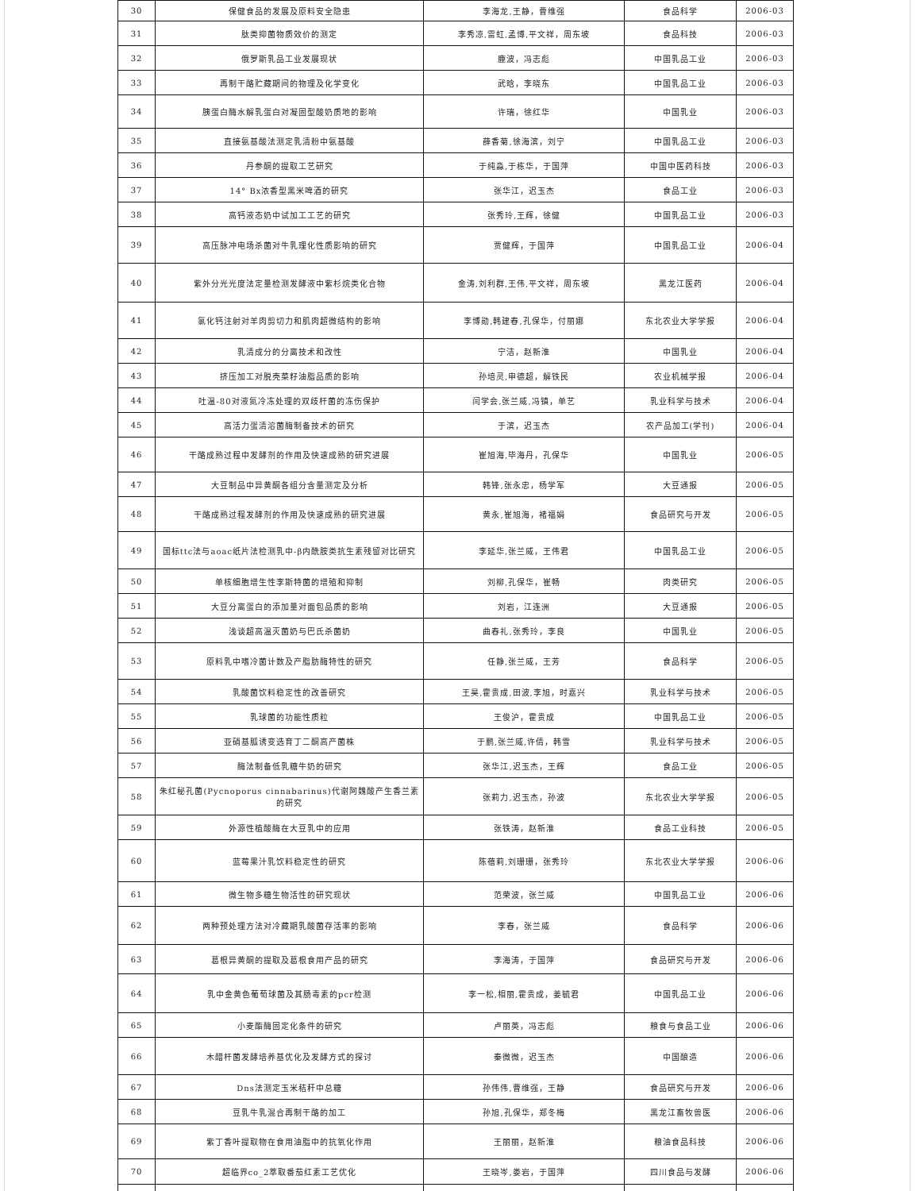| 30 | 保健食品的发展及原料安全隐患 | 李海龙,王静，曹维强 | 食品科学 | 2006-03 |
| 31 | 肽类抑菌物质效价的测定 | 李秀凉,雷虹,孟博,平文祥，周东坡 | 食品科技 | 2006-03 |
| 32 | 俄罗斯乳品工业发展现状 | 鹿波，冯志彪 | 中国乳品工业 | 2006-03 |
| 33 | 再制干酪贮藏期间的物理及化学变化 | 武晗，李晓东 | 中国乳品工业 | 2006-03 |
| 34 | 胰蛋白酶水解乳蛋白对凝固型酸奶质地的影响 | 许瑞，徐红华 | 中国乳业 | 2006-03 |
| 35 | 直接氨基酸法测定乳清粉中氨基酸 | 薛香菊,徐海滨，刘宁 | 中国乳品工业 | 2006-03 |
| 36 | 丹参酮的提取工艺研究 | 于纯淼,于栋华，于国萍 | 中国中医药科技 | 2006-03 |
| 37 | 14° Bx浓香型黑米啤酒的研究 | 张华江，迟玉杰 | 食品工业 | 2006-03 |
| 38 | 高钙液态奶中试加工工艺的研究 | 张秀玲,王辉，徐健 | 中国乳品工业 | 2006-03 |
| 39 | 高压脉冲电场杀菌对牛乳理化性质影响的研究 | 贾健辉，于国萍 | 中国乳品工业 | 2006-04 |
| 40 | 紫外分光光度法定量检测发酵液中紫杉烷类化合物 | 金涛,刘利群,王伟,平文祥，周东坡 | 黑龙江医药 | 2006-04 |
| 41 | 氯化钙注射对羊肉剪切力和肌肉超微结构的影响 | 李博勋,韩建春,孔保华，付丽娜 | 东北农业大学学报 | 2006-04 |
| 42 | 乳清成分的分离技术和改性 | 宁洁，赵新淮 | 中国乳业 | 2006-04 |
| 43 | 挤压加工对脱壳菜籽油脂品质的影响 | 孙培灵,申德超，解铁民 | 农业机械学报 | 2006-04 |
| 44 | 吐温-80对液氮冷冻处理的双歧杆菌的冻伤保护 | 闫学会,张兰威,冯镇，单艺 | 乳业科学与技术 | 2006-04 |
| 45 | 高活力蛋清溶菌酶制备技术的研究 | 于滨，迟玉杰 | 农产品加工(学刊) | 2006-04 |
| 46 | 干酪成熟过程中发酵剂的作用及快速成熟的研究进展 | 崔旭海,毕海丹，孔保华 | 中国乳业 | 2006-05 |
| 47 | 大豆制品中异黄酮各组分含量测定及分析 | 韩锋,张永忠，杨学军 | 大豆通报 | 2006-05 |
| 48 | 干酪成熟过程发酵剂的作用及快速成熟的研究进展 | 黄永,崔旭海，褚福娟 | 食品研究与开发 | 2006-05 |
| 49 | 国标ttc法与aoac纸片法检测乳中-β内酰胺类抗生素残留对比研究 | 李延华,张兰威，王伟君 | 中国乳品工业 | 2006-05 |
| 50 | 单核细胞增生性李斯特菌的增殖和抑制 | 刘柳,孔保华，崔畅 | 肉类研究 | 2006-05 |
| 51 | 大豆分离蛋白的添加量对面包品质的影响 | 刘岩，江连洲 | 大豆通报 | 2006-05 |
| 52 | 浅谈超高温灭菌奶与巴氏杀菌奶 | 曲春礼,张秀玲，李良 | 中国乳业 | 2006-05 |
| 53 | 原料乳中嗜冷菌计数及产脂肪酶特性的研究 | 任静,张兰威，王芳 | 食品科学 | 2006-05 |
| 54 | 乳酸菌饮料稳定性的改善研究 | 王昊,霍贵成,田波,李旭，时嘉兴 | 乳业科学与技术 | 2006-05 |
| 55 | 乳球菌的功能性质粒 | 王俊沪，霍贵成 | 中国乳品工业 | 2006-05 |
| 56 | 亚硝基胍诱变选育丁二酮高产菌株 | 于鹏,张兰威,许倩，韩雪 | 乳业科学与技术 | 2006-05 |
| 57 | 酶法制备低乳糖牛奶的研究 | 张华江,迟玉杰，王辉 | 食品工业 | 2006-05 |
| 58 | 朱红秘孔菌(Pycnoporus cinnabarinus)代谢阿魏酸产生香兰素的研究 | 张莉力,迟玉杰，孙波 | 东北农业大学学报 | 2006-05 |
| 59 | 外源性植酸酶在大豆乳中的应用 | 张铁涛，赵新淮 | 食品工业科技 | 2006-05 |
| 60 | 蓝莓果汁乳饮料稳定性的研究 | 陈蓓莉,刘珊珊，张秀玲 | 东北农业大学学报 | 2006-06 |
| 61 | 微生物多糖生物活性的研究现状 | 范荣波，张兰威 | 中国乳品工业 | 2006-06 |
| 62 | 两种预处理方法对冷藏期乳酸菌存活率的影响 | 李春，张兰威 | 食品科学 | 2006-06 |
| 63 | 葛根异黄酮的提取及葛根食用产品的研究 | 李海涛，于国萍 | 食品研究与开发 | 2006-06 |
| 64 | 乳中金黄色葡萄球菌及其肠毒素的pcr检测 | 李一松,相丽,霍贵成，姜毓君 | 中国乳品工业 | 2006-06 |
| 65 | 小麦酯酶固定化条件的研究 | 卢丽英，冯志彪 | 粮食与食品工业 | 2006-06 |
| 66 | 木醋杆菌发酵培养基优化及发酵方式的探讨 | 秦微微，迟玉杰 | 中国酿造 | 2006-06 |
| 67 | Dns法测定玉米秸秆中总糖 | 孙伟伟,曹维强，王静 | 食品研究与开发 | 2006-06 |
| 68 | 豆乳牛乳混合再制干酪的加工 | 孙旭,孔保华，郑冬梅 | 黑龙江畜牧兽医 | 2006-06 |
| 69 | 紫丁香叶提取物在食用油脂中的抗氧化作用 | 王丽丽，赵新淮 | 粮油食品科技 | 2006-06 |
| 70 | 超临界co_2萃取番茄红素工艺优化 | 王晓岑,娄岩，于国萍 | 四川食品与发酵 | 2006-06 |